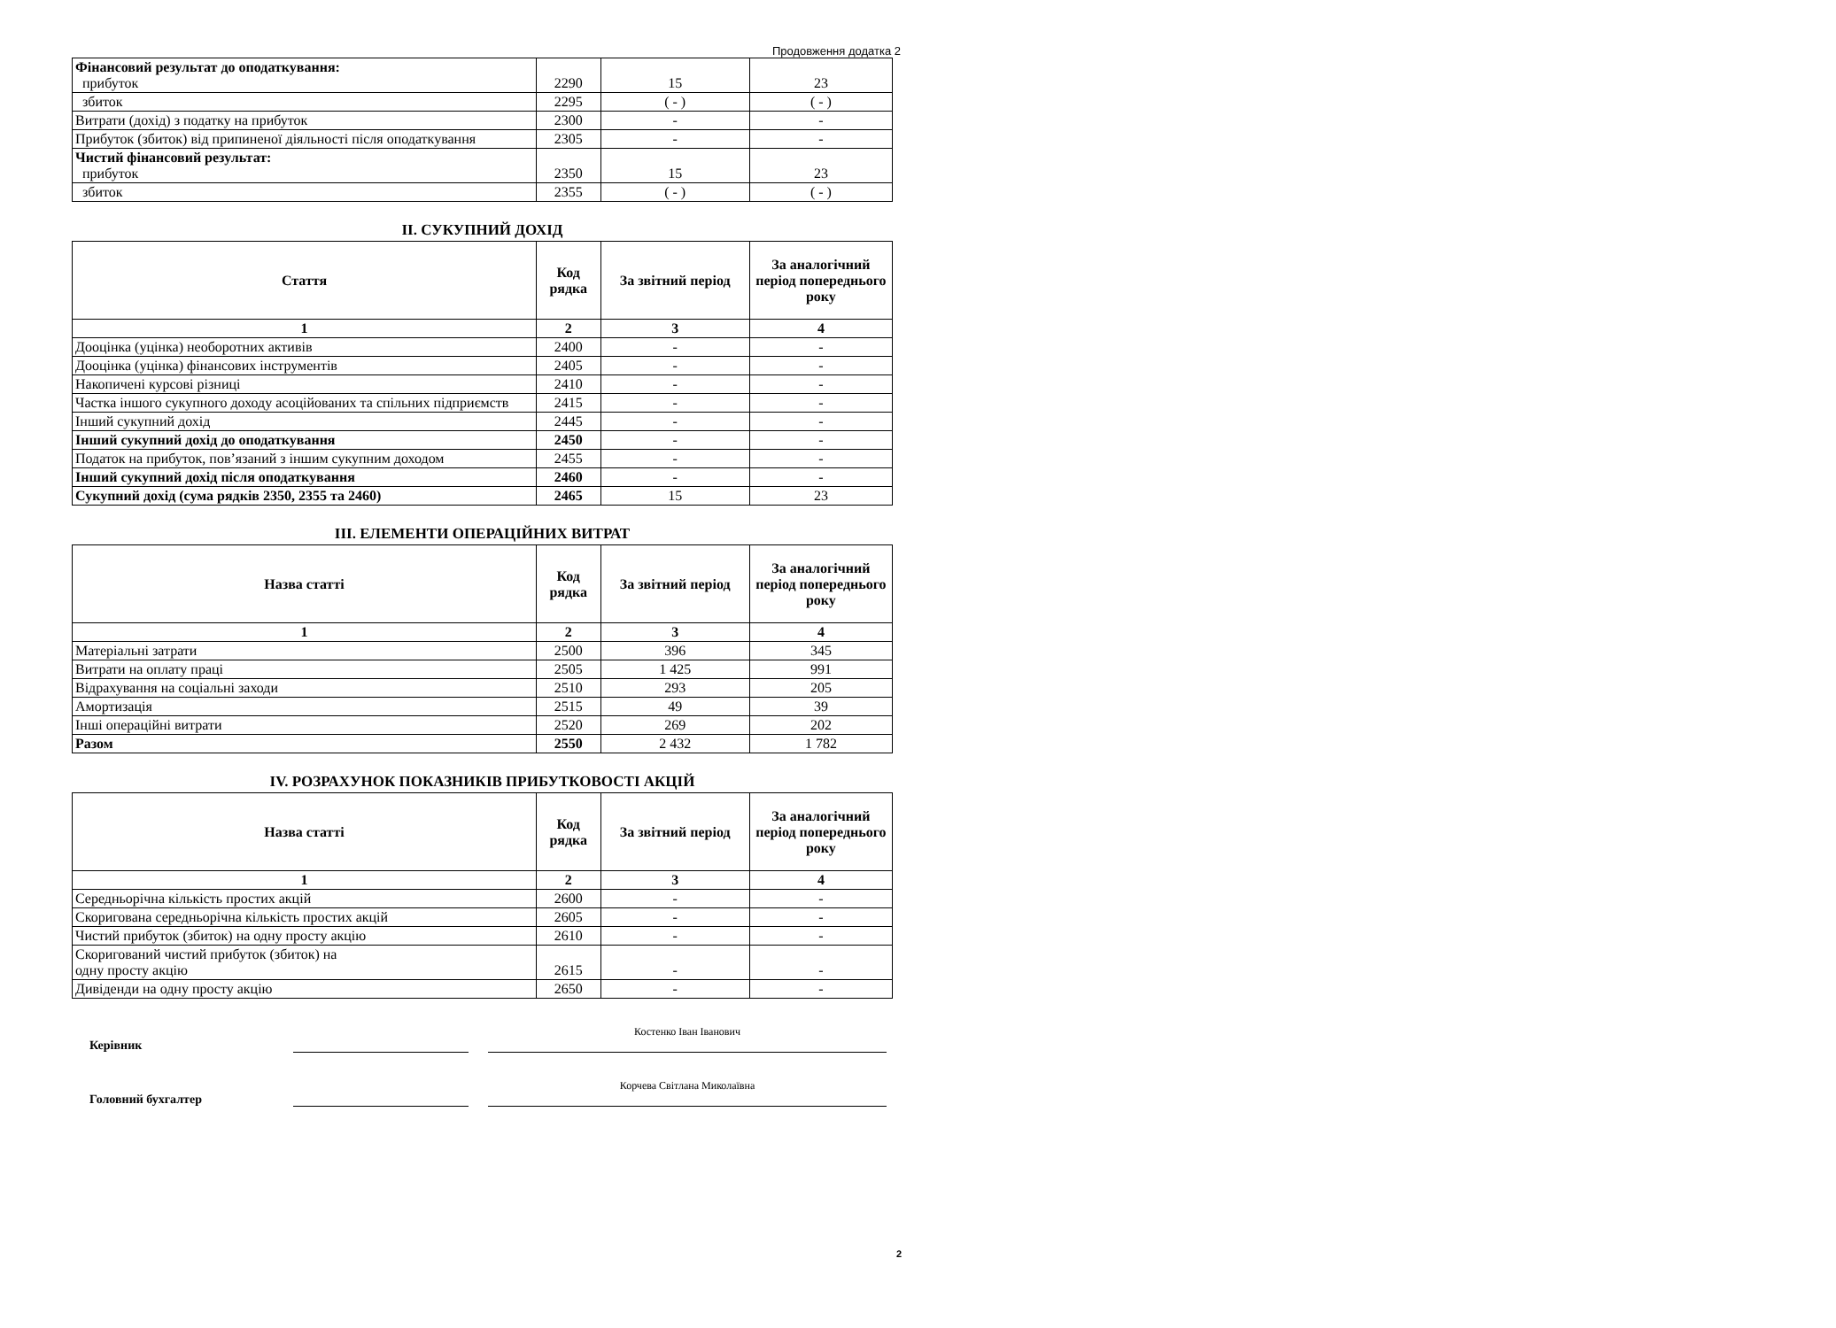Продовження додатка 2
| Фінансовий результат до оподаткування: прибуток | 2290 | 15 | 23 |
| збиток | 2295 | ( - ) | ( - ) |
| Витрати (дохід) з податку на прибуток | 2300 | - | - |
| Прибуток (збиток) від припиненої діяльності після оподаткування | 2305 | - | - |
| Чистий фінансовий результат: прибуток | 2350 | 15 | 23 |
| збиток | 2355 | ( - ) | ( - ) |
II. СУКУПНИЙ ДОХІД
| Стаття | Код рядка | За звітний період | За аналогічний період попереднього року |
| --- | --- | --- | --- |
| 1 | 2 | 3 | 4 |
| Дооцінка (уцінка) необоротних активів | 2400 | - | - |
| Дооцінка (уцінка) фінансових інструментів | 2405 | - | - |
| Накопичені курсові різниці | 2410 | - | - |
| Частка іншого сукупного доходу асоційованих та спільних підприємств | 2415 | - | - |
| Інший сукупний дохід | 2445 | - | - |
| Інший сукупний дохід до оподаткування | 2450 | - | - |
| Податок на прибуток, пов’язаний з іншим сукупним доходом | 2455 | - | - |
| Інший сукупний дохід після оподаткування | 2460 | - | - |
| Сукупний дохід (сума рядків 2350, 2355 та 2460) | 2465 | 15 | 23 |
III. ЕЛЕМЕНТИ ОПЕРАЦІЙНИХ ВИТРАТ
| Назва статті | Код рядка | За звітний період | За аналогічний період попереднього року |
| --- | --- | --- | --- |
| 1 | 2 | 3 | 4 |
| Матеріальні затрати | 2500 | 396 | 345 |
| Витрати на оплату праці | 2505 | 1 425 | 991 |
| Відрахування на соціальні заходи | 2510 | 293 | 205 |
| Амортизація | 2515 | 49 | 39 |
| Інші операційні витрати | 2520 | 269 | 202 |
| Разом | 2550 | 2 432 | 1 782 |
IV. РОЗРАХУНОК ПОКАЗНИКІВ ПРИБУТКОВОСТІ АКЦІЙ
| Назва статті | Код рядка | За звітний період | За аналогічний період попереднього року |
| --- | --- | --- | --- |
| 1 | 2 | 3 | 4 |
| Середньорічна кількість простих акцій | 2600 | - | - |
| Скоригована середньорічна кількість простих акцій | 2605 | - | - |
| Чистий прибуток (збиток) на одну просту акцію | 2610 | - | - |
| Скоригований чистий прибуток (збиток) на одну просту акцію | 2615 | - | - |
| Дивіденди на одну просту акцію | 2650 | - | - |
Керівник
Костенко Іван Іванович
Головний бухгалтер
Корчева Світлана Миколаївна
2